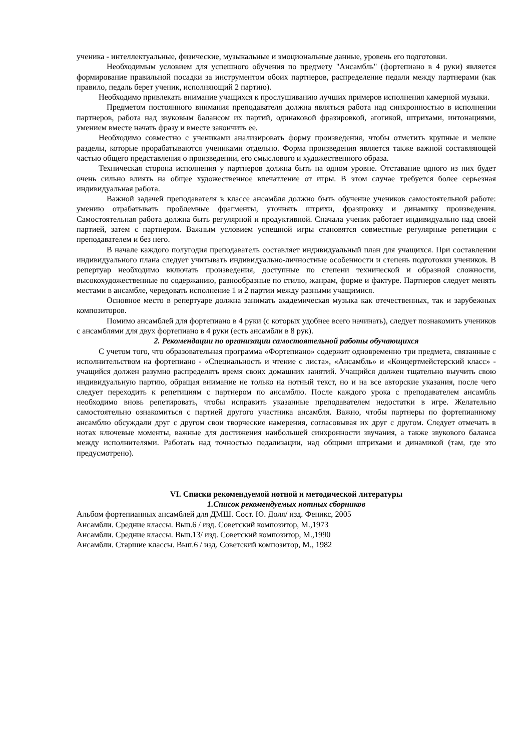ученика - интеллектуальные, физические, музыкальные и эмоциональные данные, уровень его подготовки.
Необходимым условием для успешного обучения по предмету "Ансамбль" (фортепиано в 4 руки) является формирование правильной посадки за инструментом обоих партнеров, распределение педали между партнерами (как правило, педаль берет ученик, исполняющий 2 партию).
Необходимо привлекать внимание учащихся к прослушиванию лучших примеров исполнения камерной музыки.
Предметом постоянного внимания преподавателя должна являться работа над синхронностью в исполнении партнеров, работа над звуковым балансом их партий, одинаковой фразировкой, агогикой, штрихами, интонациями, умением вместе начать фразу и вместе закончить ее.
Необходимо совместно с учениками анализировать форму произведения, чтобы отметить крупные и мелкие разделы, которые прорабатываются учениками отдельно. Форма произведения является также важной составляющей частью общего представления о произведении, его смыслового и художественного образа.
Техническая сторона исполнения у партнеров должна быть на одном уровне. Отставание одного из них будет очень сильно влиять на общее художественное впечатление от игры. В этом случае требуется более серьезная индивидуальная работа.
Важной задачей преподавателя в классе ансамбля должно быть обучение учеников самостоятельной работе: умению отрабатывать проблемные фрагменты, уточнять штрихи, фразировку и динамику произведения. Самостоятельная работа должна быть регулярной и продуктивной. Сначала ученик работает индивидуально над своей партией, затем с партнером. Важным условием успешной игры становятся совместные регулярные репетиции с преподавателем и без него.
В начале каждого полугодия преподаватель составляет индивидуальный план для учащихся. При составлении индивидуального плана следует учитывать индивидуально-личностные особенности и степень подготовки учеников. В репертуар необходимо включать произведения, доступные по степени технической и образной сложности, высокохудожественные по содержанию, разнообразные по стилю, жанрам, форме и фактуре. Партнеров следует менять местами в ансамбле, чередовать исполнение 1 и 2 партии между разными учащимися.
Основное место в репертуаре должна занимать академическая музыка как отечественных, так и зарубежных композиторов.
Помимо ансамблей для фортепиано в 4 руки (с которых удобнее всего начинать), следует познакомить учеников с ансамблями для двух фортепиано в 4 руки (есть ансамбли в 8 рук).
2. Рекомендации по организации самостоятельной работы обучающихся
С учетом того, что образовательная программа «Фортепиано» содержит одновременно три предмета, связанные с исполнительством на фортепиано - «Специальность и чтение с листа», «Ансамбль» и «Концертмейстерский класс» - учащийся должен разумно распределять время своих домашних занятий. Учащийся должен тщательно выучить свою индивидуальную партию, обращая внимание не только на нотный текст, но и на все авторские указания, после чего следует переходить к репетициям с партнером по ансамблю. После каждого урока с преподавателем ансамбль необходимо вновь репетировать, чтобы исправить указанные преподавателем недостатки в игре. Желательно самостоятельно ознакомиться с партией другого участника ансамбля. Важно, чтобы партнеры по фортепианному ансамблю обсуждали друг с другом свои творческие намерения, согласовывая их друг с другом. Следует отмечать в нотах ключевые моменты, важные для достижения наибольшей синхронности звучания, а также звукового баланса между исполнителями. Работать над точностью педализации, над общими штрихами и динамикой (там, где это предусмотрено).
VI. Списки рекомендуемой нотной и методической литературы
1.Список рекомендуемых нотных сборников
Альбом фортепианных ансамблей для ДМШ. Сост. Ю. Доля/ изд. Феникс, 2005
Ансамбли. Средние классы. Вып.6 / изд. Советский композитор, М.,1973
Ансамбли. Средние классы. Вып.13/ изд. Советский композитор, М.,1990
Ансамбли. Старшие классы. Вып.6 / изд. Советский композитор, М., 1982